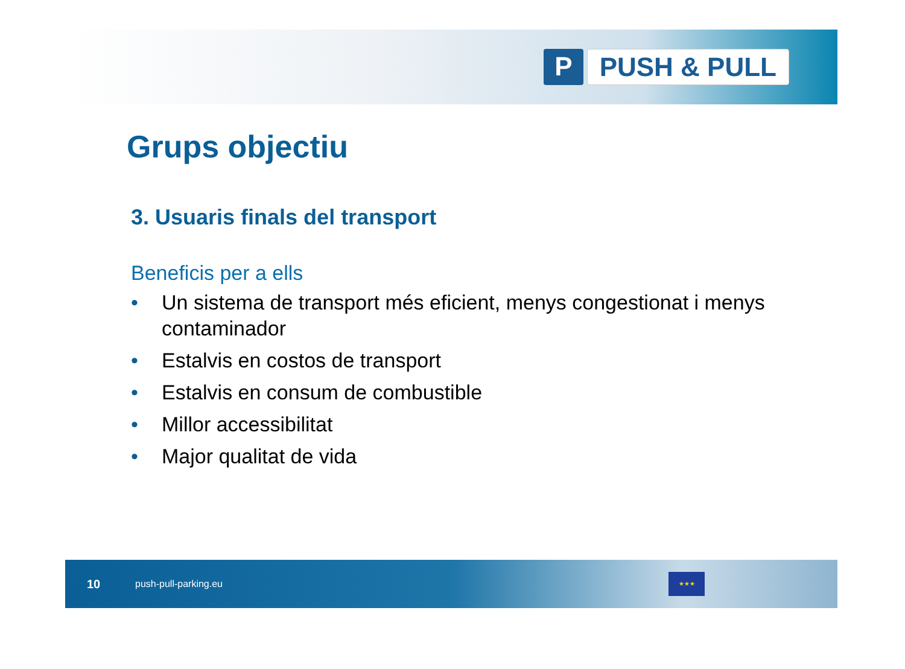P PUSH & PULL
Grups objectiu
3. Usuaris finals del transport
Beneficis per a ells
• Un sistema de transport més eficient, menys congestionat i menys contaminador
• Estalvis en costos de transport
• Estalvis en consum de combustible
• Millor accessibilitat
• Major qualitat de vida
10 push-pull-parking.eu ★★★